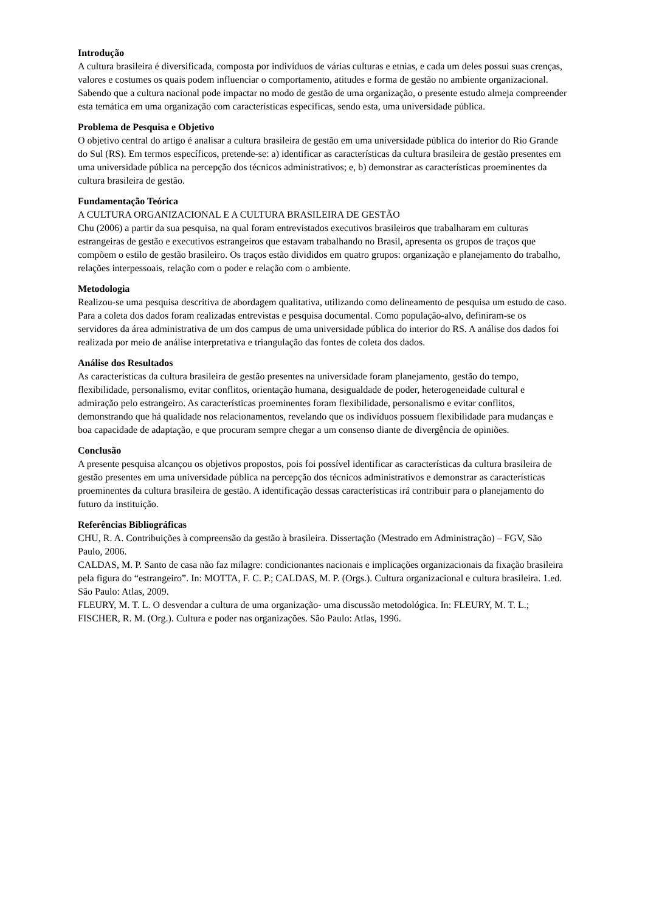Introdução
A cultura brasileira é diversificada, composta por indivíduos de várias culturas e etnias, e cada um deles possui suas crenças, valores e costumes os quais podem influenciar o comportamento, atitudes e forma de gestão no ambiente organizacional. Sabendo que a cultura nacional pode impactar no modo de gestão de uma organização, o presente estudo almeja compreender esta temática em uma organização com características específicas, sendo esta, uma universidade pública.
Problema de Pesquisa e Objetivo
O objetivo central do artigo é analisar a cultura brasileira de gestão em uma universidade pública do interior do Rio Grande do Sul (RS). Em termos específicos, pretende-se: a) identificar as características da cultura brasileira de gestão presentes em uma universidade pública na percepção dos técnicos administrativos; e, b) demonstrar as características proeminentes da cultura brasileira de gestão.
Fundamentação Teórica
A CULTURA ORGANIZACIONAL E A CULTURA BRASILEIRA DE GESTÃO
Chu (2006) a partir da sua pesquisa, na qual foram entrevistados executivos brasileiros que trabalharam em culturas estrangeiras de gestão e executivos estrangeiros que estavam trabalhando no Brasil, apresenta os grupos de traços que compõem o estilo de gestão brasileiro. Os traços estão divididos em quatro grupos: organização e planejamento do trabalho, relações interpessoais, relação com o poder e relação com o ambiente.
Metodologia
Realizou-se uma pesquisa descritiva de abordagem qualitativa, utilizando como delineamento de pesquisa um estudo de caso. Para a coleta dos dados foram realizadas entrevistas e pesquisa documental. Como população-alvo, definiram-se os servidores da área administrativa de um dos campus de uma universidade pública do interior do RS. A análise dos dados foi realizada por meio de análise interpretativa e triangulação das fontes de coleta dos dados.
Análise dos Resultados
As características da cultura brasileira de gestão presentes na universidade foram planejamento, gestão do tempo, flexibilidade, personalismo, evitar conflitos, orientação humana, desigualdade de poder, heterogeneidade cultural e admiração pelo estrangeiro. As características proeminentes foram flexibilidade, personalismo e evitar conflitos, demonstrando que há qualidade nos relacionamentos, revelando que os indivíduos possuem flexibilidade para mudanças e boa capacidade de adaptação, e que procuram sempre chegar a um consenso diante de divergência de opiniões.
Conclusão
A presente pesquisa alcançou os objetivos propostos, pois foi possível identificar as características da cultura brasileira de gestão presentes em uma universidade pública na percepção dos técnicos administrativos e demonstrar as características proeminentes da cultura brasileira de gestão. A identificação dessas características irá contribuir para o planejamento do futuro da instituição.
Referências Bibliográficas
CHU, R. A. Contribuições à compreensão da gestão à brasileira. Dissertação (Mestrado em Administração) – FGV, São Paulo, 2006.
CALDAS, M. P. Santo de casa não faz milagre: condicionantes nacionais e implicações organizacionais da fixação brasileira pela figura do “estrangeiro”. In: MOTTA, F. C. P.; CALDAS, M. P. (Orgs.). Cultura organizacional e cultura brasileira. 1.ed. São Paulo: Atlas, 2009.
FLEURY, M. T. L. O desvendar a cultura de uma organização- uma discussão metodológica. In: FLEURY, M. T. L.; FISCHER, R. M. (Org.). Cultura e poder nas organizações. São Paulo: Atlas, 1996.